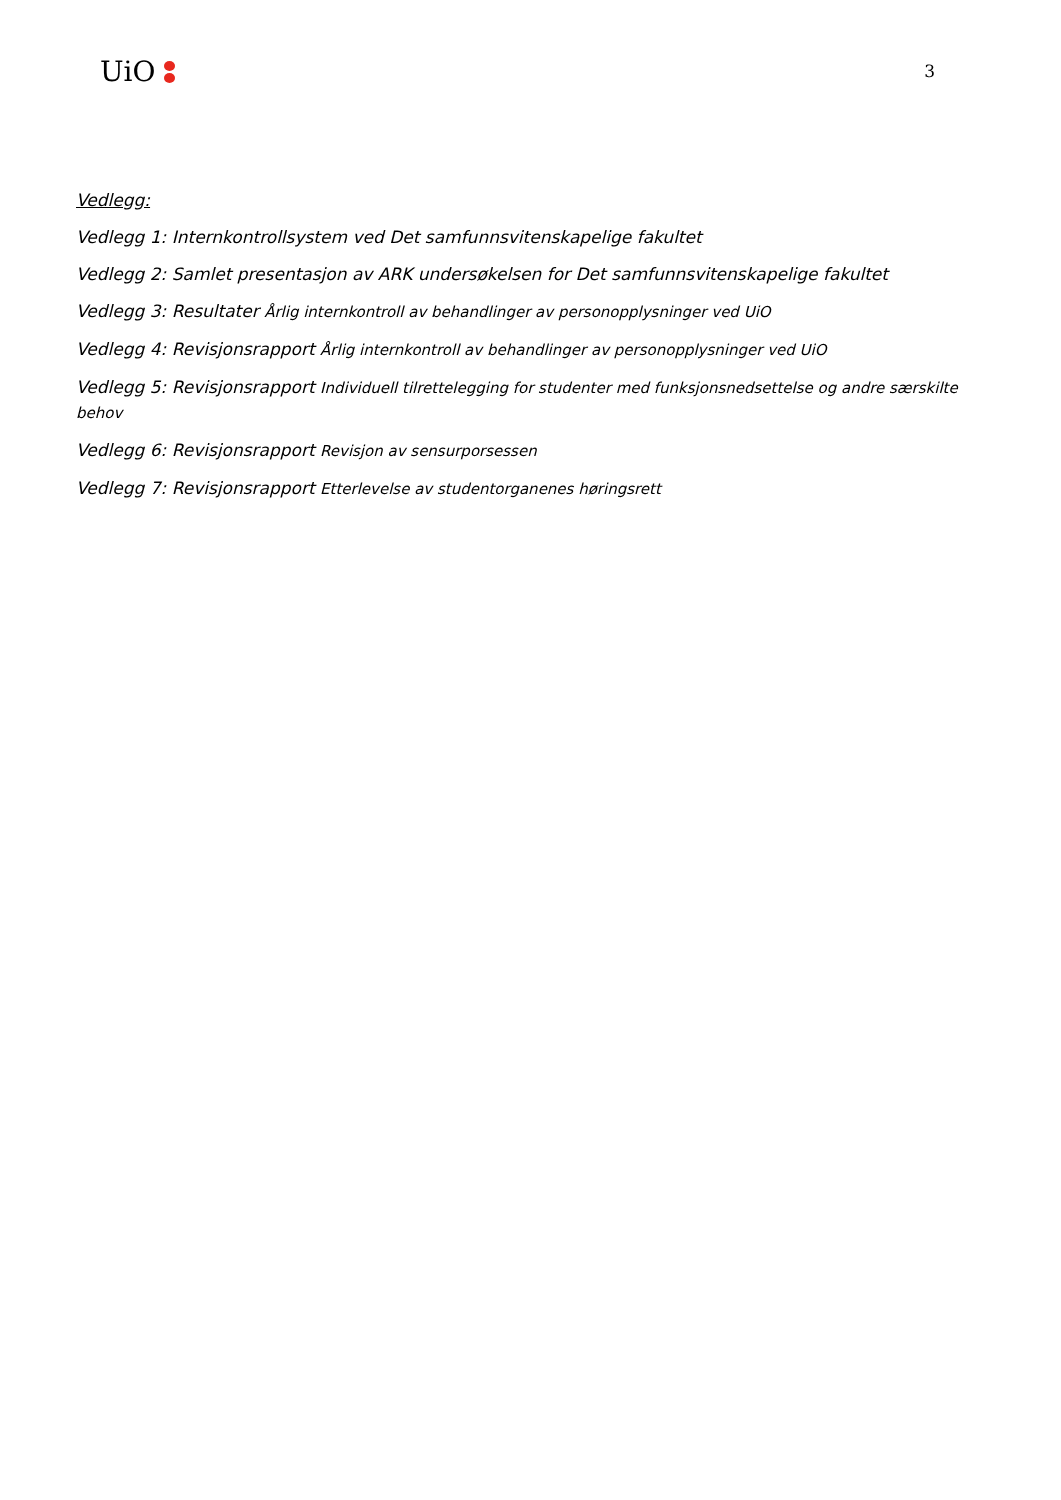UiO
3
Vedlegg:
Vedlegg 1: Internkontrollsystem ved Det samfunnsvitenskapelige fakultet
Vedlegg 2: Samlet presentasjon av ARK undersøkelsen for Det samfunnsvitenskapelige fakultet
Vedlegg 3: Resultater Årlig internkontroll av behandlinger av personopplysninger ved UiO
Vedlegg 4: Revisjonsrapport Årlig internkontroll av behandlinger av personopplysninger ved UiO
Vedlegg 5: Revisjonsrapport Individuell tilrettelegging for studenter med funksjonsnedsettelse og andre særskilte behov
Vedlegg 6: Revisjonsrapport Revisjon av sensurporsessen
Vedlegg 7: Revisjonsrapport Etterlevelse av studentorganenes høringsrett